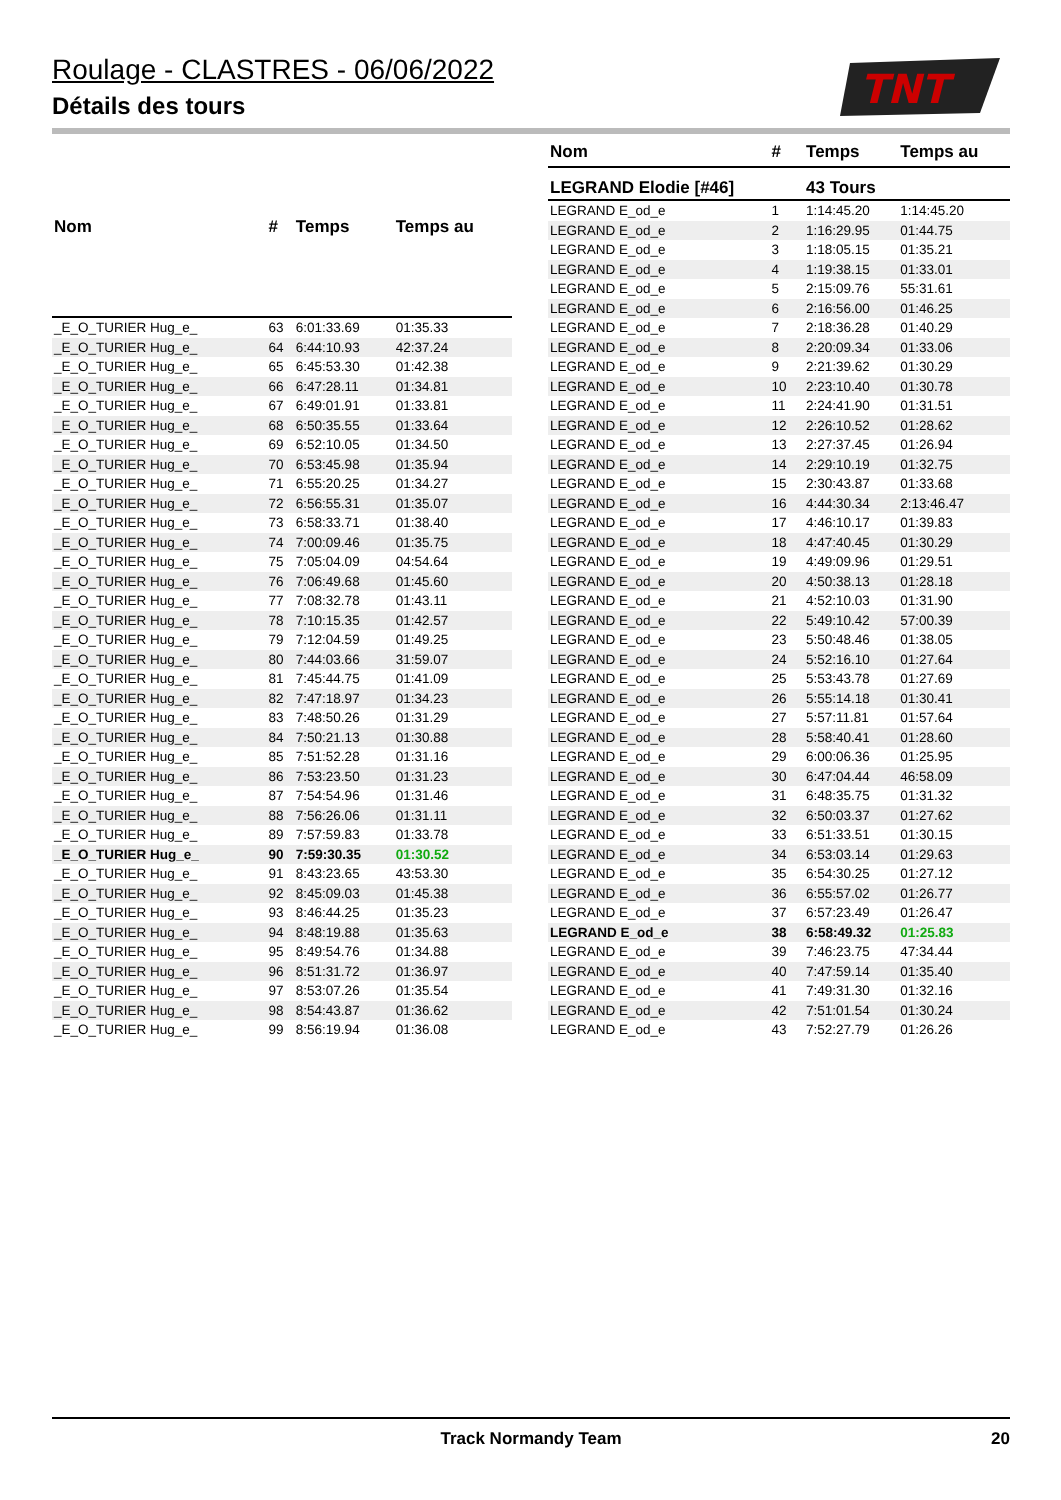Roulage - CLASTRES - 06/06/2022
Détails des tours
TNT
| Nom | # | Temps | Temps au |
| --- | --- | --- | --- |
| _E_O_TURIER Hug_e_ | 63 | 6:01:33.69 | 01:35.33 |
| _E_O_TURIER Hug_e_ | 64 | 6:44:10.93 | 42:37.24 |
| _E_O_TURIER Hug_e_ | 65 | 6:45:53.30 | 01:42.38 |
| _E_O_TURIER Hug_e_ | 66 | 6:47:28.11 | 01:34.81 |
| _E_O_TURIER Hug_e_ | 67 | 6:49:01.91 | 01:33.81 |
| _E_O_TURIER Hug_e_ | 68 | 6:50:35.55 | 01:33.64 |
| _E_O_TURIER Hug_e_ | 69 | 6:52:10.05 | 01:34.50 |
| _E_O_TURIER Hug_e_ | 70 | 6:53:45.98 | 01:35.94 |
| _E_O_TURIER Hug_e_ | 71 | 6:55:20.25 | 01:34.27 |
| _E_O_TURIER Hug_e_ | 72 | 6:56:55.31 | 01:35.07 |
| _E_O_TURIER Hug_e_ | 73 | 6:58:33.71 | 01:38.40 |
| _E_O_TURIER Hug_e_ | 74 | 7:00:09.46 | 01:35.75 |
| _E_O_TURIER Hug_e_ | 75 | 7:05:04.09 | 04:54.64 |
| _E_O_TURIER Hug_e_ | 76 | 7:06:49.68 | 01:45.60 |
| _E_O_TURIER Hug_e_ | 77 | 7:08:32.78 | 01:43.11 |
| _E_O_TURIER Hug_e_ | 78 | 7:10:15.35 | 01:42.57 |
| _E_O_TURIER Hug_e_ | 79 | 7:12:04.59 | 01:49.25 |
| _E_O_TURIER Hug_e_ | 80 | 7:44:03.66 | 31:59.07 |
| _E_O_TURIER Hug_e_ | 81 | 7:45:44.75 | 01:41.09 |
| _E_O_TURIER Hug_e_ | 82 | 7:47:18.97 | 01:34.23 |
| _E_O_TURIER Hug_e_ | 83 | 7:48:50.26 | 01:31.29 |
| _E_O_TURIER Hug_e_ | 84 | 7:50:21.13 | 01:30.88 |
| _E_O_TURIER Hug_e_ | 85 | 7:51:52.28 | 01:31.16 |
| _E_O_TURIER Hug_e_ | 86 | 7:53:23.50 | 01:31.23 |
| _E_O_TURIER Hug_e_ | 87 | 7:54:54.96 | 01:31.46 |
| _E_O_TURIER Hug_e_ | 88 | 7:56:26.06 | 01:31.11 |
| _E_O_TURIER Hug_e_ | 89 | 7:57:59.83 | 01:33.78 |
| _E_O_TURIER Hug_e_ | 90 | 7:59:30.35 | 01:30.52 |
| _E_O_TURIER Hug_e_ | 91 | 8:43:23.65 | 43:53.30 |
| _E_O_TURIER Hug_e_ | 92 | 8:45:09.03 | 01:45.38 |
| _E_O_TURIER Hug_e_ | 93 | 8:46:44.25 | 01:35.23 |
| _E_O_TURIER Hug_e_ | 94 | 8:48:19.88 | 01:35.63 |
| _E_O_TURIER Hug_e_ | 95 | 8:49:54.76 | 01:34.88 |
| _E_O_TURIER Hug_e_ | 96 | 8:51:31.72 | 01:36.97 |
| _E_O_TURIER Hug_e_ | 97 | 8:53:07.26 | 01:35.54 |
| _E_O_TURIER Hug_e_ | 98 | 8:54:43.87 | 01:36.62 |
| _E_O_TURIER Hug_e_ | 99 | 8:56:19.94 | 01:36.08 |
| Nom | # | Temps | Temps au |
| --- | --- | --- | --- |
| LEGRAND Elodie [#46] | | 43 Tours | |
| LEGRAND E_od_e | 1 | 1:14:45.20 | 1:14:45.20 |
| LEGRAND E_od_e | 2 | 1:16:29.95 | 01:44.75 |
| LEGRAND E_od_e | 3 | 1:18:05.15 | 01:35.21 |
| LEGRAND E_od_e | 4 | 1:19:38.15 | 01:33.01 |
| LEGRAND E_od_e | 5 | 2:15:09.76 | 55:31.61 |
| LEGRAND E_od_e | 6 | 2:16:56.00 | 01:46.25 |
| LEGRAND E_od_e | 7 | 2:18:36.28 | 01:40.29 |
| LEGRAND E_od_e | 8 | 2:20:09.34 | 01:33.06 |
| LEGRAND E_od_e | 9 | 2:21:39.62 | 01:30.29 |
| LEGRAND E_od_e | 10 | 2:23:10.40 | 01:30.78 |
| LEGRAND E_od_e | 11 | 2:24:41.90 | 01:31.51 |
| LEGRAND E_od_e | 12 | 2:26:10.52 | 01:28.62 |
| LEGRAND E_od_e | 13 | 2:27:37.45 | 01:26.94 |
| LEGRAND E_od_e | 14 | 2:29:10.19 | 01:32.75 |
| LEGRAND E_od_e | 15 | 2:30:43.87 | 01:33.68 |
| LEGRAND E_od_e | 16 | 4:44:30.34 | 2:13:46.47 |
| LEGRAND E_od_e | 17 | 4:46:10.17 | 01:39.83 |
| LEGRAND E_od_e | 18 | 4:47:40.45 | 01:30.29 |
| LEGRAND E_od_e | 19 | 4:49:09.96 | 01:29.51 |
| LEGRAND E_od_e | 20 | 4:50:38.13 | 01:28.18 |
| LEGRAND E_od_e | 21 | 4:52:10.03 | 01:31.90 |
| LEGRAND E_od_e | 22 | 5:49:10.42 | 57:00.39 |
| LEGRAND E_od_e | 23 | 5:50:48.46 | 01:38.05 |
| LEGRAND E_od_e | 24 | 5:52:16.10 | 01:27.64 |
| LEGRAND E_od_e | 25 | 5:53:43.78 | 01:27.69 |
| LEGRAND E_od_e | 26 | 5:55:14.18 | 01:30.41 |
| LEGRAND E_od_e | 27 | 5:57:11.81 | 01:57.64 |
| LEGRAND E_od_e | 28 | 5:58:40.41 | 01:28.60 |
| LEGRAND E_od_e | 29 | 6:00:06.36 | 01:25.95 |
| LEGRAND E_od_e | 30 | 6:47:04.44 | 46:58.09 |
| LEGRAND E_od_e | 31 | 6:48:35.75 | 01:31.32 |
| LEGRAND E_od_e | 32 | 6:50:03.37 | 01:27.62 |
| LEGRAND E_od_e | 33 | 6:51:33.51 | 01:30.15 |
| LEGRAND E_od_e | 34 | 6:53:03.14 | 01:29.63 |
| LEGRAND E_od_e | 35 | 6:54:30.25 | 01:27.12 |
| LEGRAND E_od_e | 36 | 6:55:57.02 | 01:26.77 |
| LEGRAND E_od_e | 37 | 6:57:23.49 | 01:26.47 |
| LEGRAND E_od_e | 38 | 6:58:49.32 | 01:25.83 |
| LEGRAND E_od_e | 39 | 7:46:23.75 | 47:34.44 |
| LEGRAND E_od_e | 40 | 7:47:59.14 | 01:35.40 |
| LEGRAND E_od_e | 41 | 7:49:31.30 | 01:32.16 |
| LEGRAND E_od_e | 42 | 7:51:01.54 | 01:30.24 |
| LEGRAND E_od_e | 43 | 7:52:27.79 | 01:26.26 |
Track Normandy Team 20